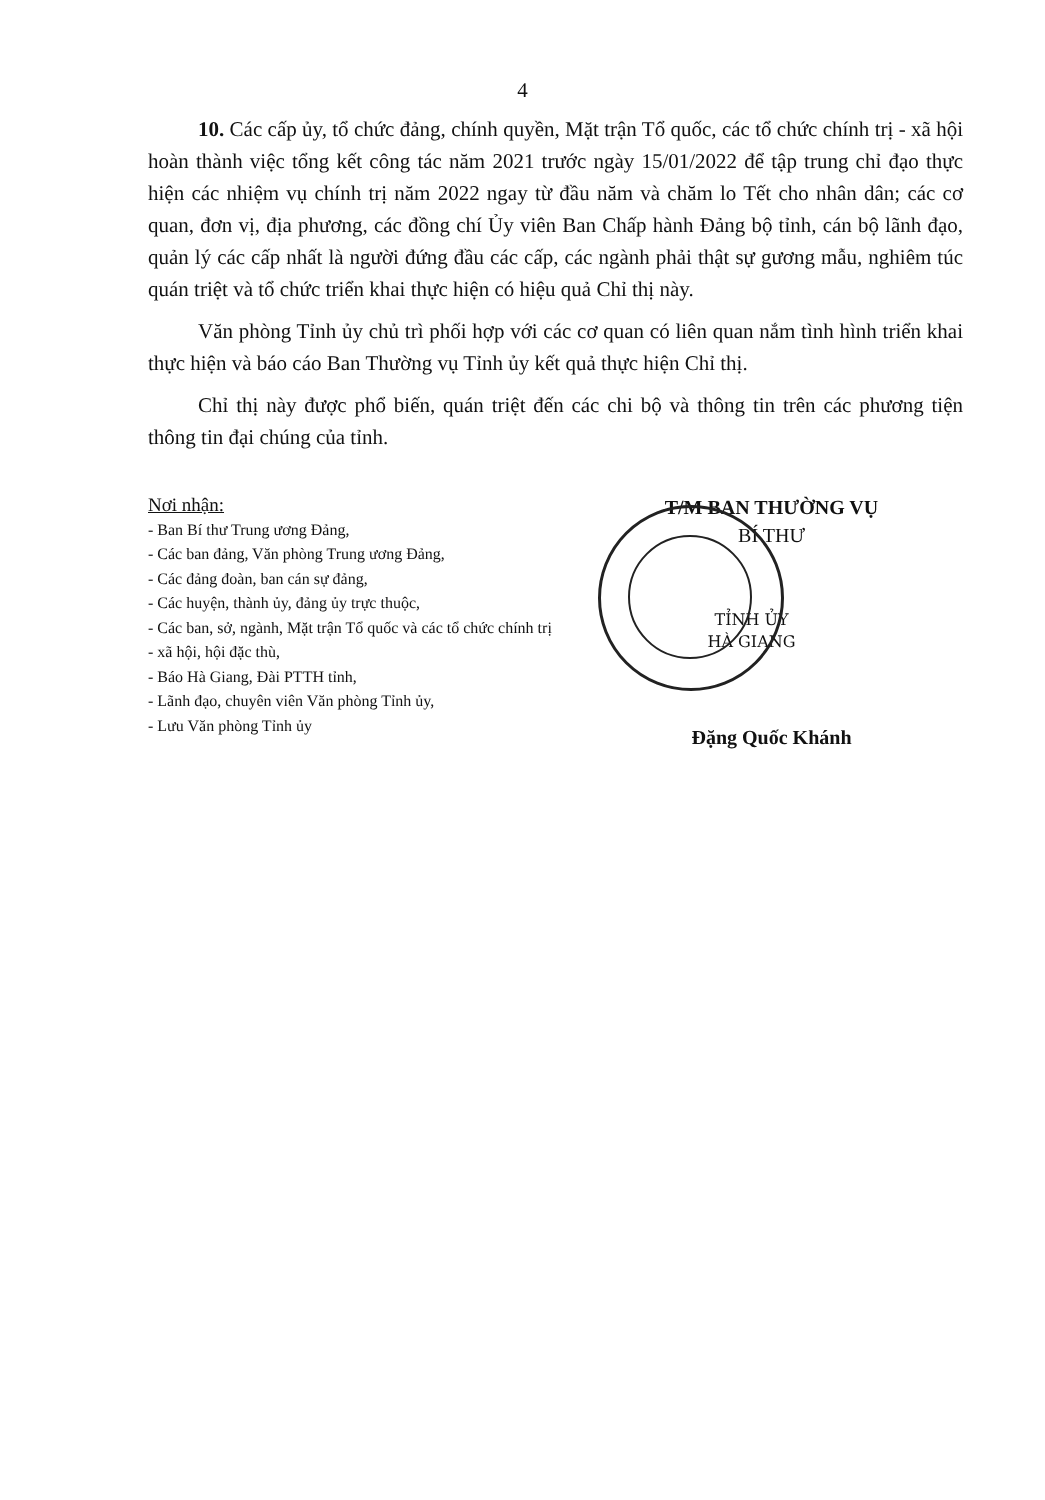4
10. Các cấp ủy, tổ chức đảng, chính quyền, Mặt trận Tổ quốc, các tổ chức chính trị - xã hội hoàn thành việc tổng kết công tác năm 2021 trước ngày 15/01/2022 để tập trung chỉ đạo thực hiện các nhiệm vụ chính trị năm 2022 ngay từ đầu năm và chăm lo Tết cho nhân dân; các cơ quan, đơn vị, địa phương, các đồng chí Ủy viên Ban Chấp hành Đảng bộ tỉnh, cán bộ lãnh đạo, quản lý các cấp nhất là người đứng đầu các cấp, các ngành phải thật sự gương mẫu, nghiêm túc quán triệt và tổ chức triển khai thực hiện có hiệu quả Chỉ thị này.
Văn phòng Tỉnh ủy chủ trì phối hợp với các cơ quan có liên quan nắm tình hình triển khai thực hiện và báo cáo Ban Thường vụ Tỉnh ủy kết quả thực hiện Chỉ thị.
Chỉ thị này được phổ biến, quán triệt đến các chi bộ và thông tin trên các phương tiện thông tin đại chúng của tỉnh.
Nơi nhận:
- Ban Bí thư Trung ương Đảng,
- Các ban đảng, Văn phòng Trung ương Đảng,
- Các đảng đoàn, ban cán sự đảng,
- Các huyện, thành ủy, đảng ủy trực thuộc,
- Các ban, sở, ngành, Mặt trận Tổ quốc và các tổ chức chính trị - xã hội, hội đặc thù,
- Báo Hà Giang, Đài PTTH tỉnh,
- Lãnh đạo, chuyên viên Văn phòng Tỉnh ủy,
- Lưu Văn phòng Tỉnh ủy
T/M BAN THƯỜNG VỤ
BÍ THƯ
TỈNH ỦY
HÀ GIANG
Đặng Quốc Khánh